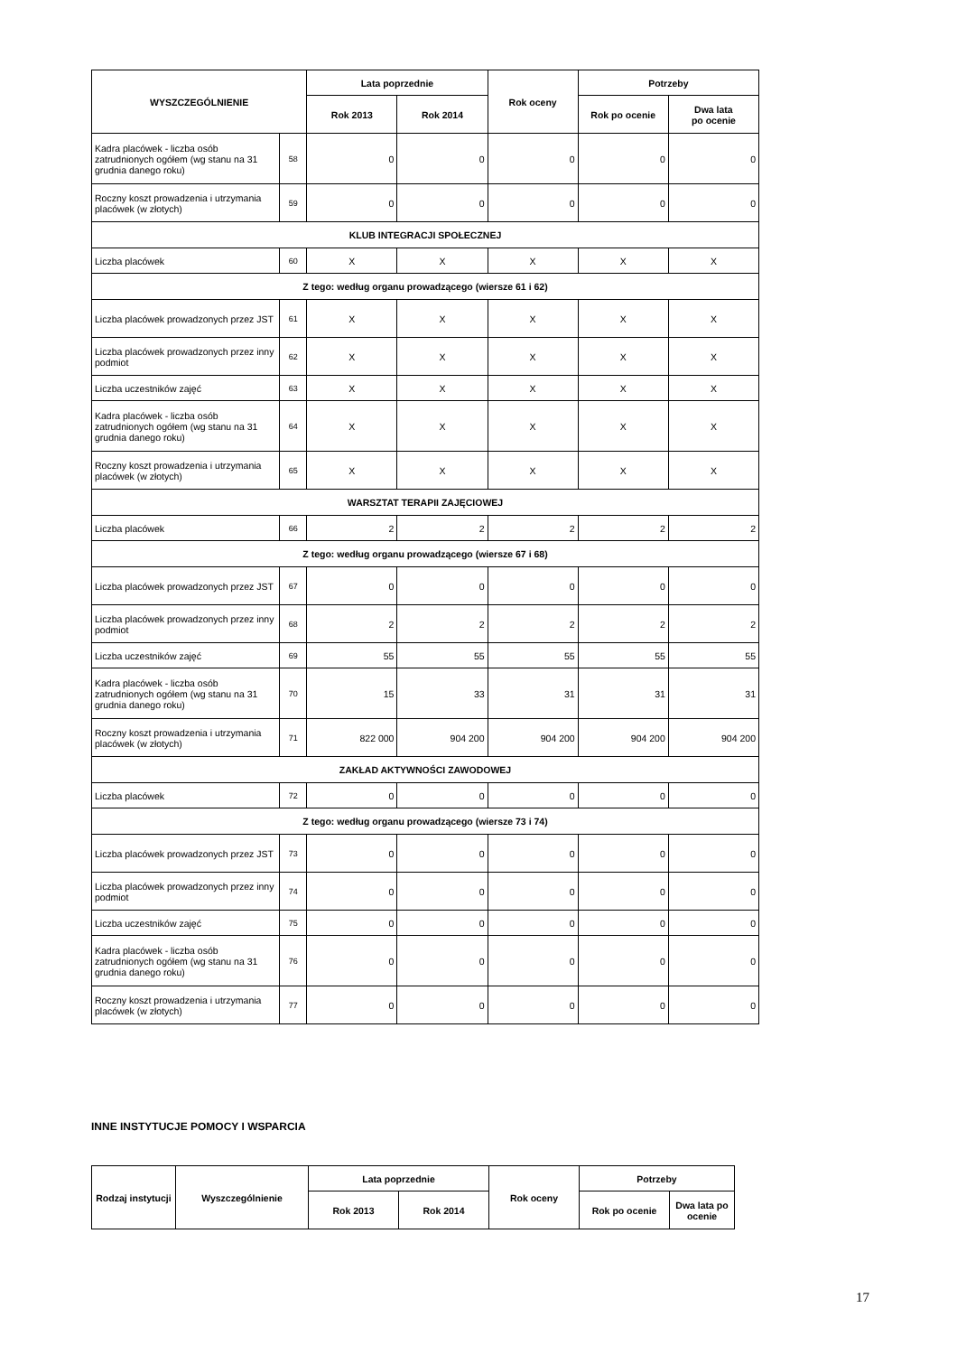| WYSZCZEGÓLNIENIE | | Lata poprzednie | | Rok oceny | Potrzeby | |
| --- | --- | --- | --- | --- | --- | --- |
| | | Rok 2013 | Rok 2014 | | Rok po ocenie | Dwa lata po ocenie |
| Kadra placówek - liczba osób zatrudnionych ogółem (wg stanu na 31 grudnia danego roku) | 58 | 0 | 0 | 0 | 0 | 0 |
| Roczny koszt prowadzenia i utrzymania placówek (w złotych) | 59 | 0 | 0 | 0 | 0 | 0 |
| KLUB INTEGRACJI SPOŁECZNEJ | | | | | | |
| Liczba placówek | 60 | X | X | X | X | X |
| Z tego: według organu prowadzącego (wiersze 61 i 62) | | | | | | |
| Liczba placówek prowadzonych przez JST | 61 | X | X | X | X | X |
| Liczba placówek prowadzonych przez inny podmiot | 62 | X | X | X | X | X |
| Liczba uczestników zajęć | 63 | X | X | X | X | X |
| Kadra placówek - liczba osób zatrudnionych ogółem (wg stanu na 31 grudnia danego roku) | 64 | X | X | X | X | X |
| Roczny koszt prowadzenia i utrzymania placówek (w złotych) | 65 | X | X | X | X | X |
| WARSZTAT TERAPII ZAJĘCIOWEJ | | | | | | |
| Liczba placówek | 66 | 2 | 2 | 2 | 2 | 2 |
| Z tego: według organu prowadzącego (wiersze 67 i 68) | | | | | | |
| Liczba placówek prowadzonych przez JST | 67 | 0 | 0 | 0 | 0 | 0 |
| Liczba placówek prowadzonych przez inny podmiot | 68 | 2 | 2 | 2 | 2 | 2 |
| Liczba uczestników zajęć | 69 | 55 | 55 | 55 | 55 | 55 |
| Kadra placówek - liczba osób zatrudnionych ogółem (wg stanu na 31 grudnia danego roku) | 70 | 15 | 33 | 31 | 31 | 31 |
| Roczny koszt prowadzenia i utrzymania placówek (w złotych) | 71 | 822 000 | 904 200 | 904 200 | 904 200 | 904 200 |
| ZAKŁAD AKTYWNOŚCI ZAWODOWEJ | | | | | | |
| Liczba placówek | 72 | 0 | 0 | 0 | 0 | 0 |
| Z tego: według organu prowadzącego (wiersze 73 i 74) | | | | | | |
| Liczba placówek prowadzonych przez JST | 73 | 0 | 0 | 0 | 0 | 0 |
| Liczba placówek prowadzonych przez inny podmiot | 74 | 0 | 0 | 0 | 0 | 0 |
| Liczba uczestników zajęć | 75 | 0 | 0 | 0 | 0 | 0 |
| Kadra placówek - liczba osób zatrudnionych ogółem (wg stanu na 31 grudnia danego roku) | 76 | 0 | 0 | 0 | 0 | 0 |
| Roczny koszt prowadzenia i utrzymania placówek (w złotych) | 77 | 0 | 0 | 0 | 0 | 0 |
INNE INSTYTUCJE POMOCY I WSPARCIA
| Rodzaj instytucji | Wyszczególnienie | Lata poprzednie | | Rok oceny | Potrzeby | |
| --- | --- | --- | --- | --- | --- | --- |
| | | Rok 2013 | Rok 2014 | | Rok po ocenie | Dwa lata po ocenie |
17